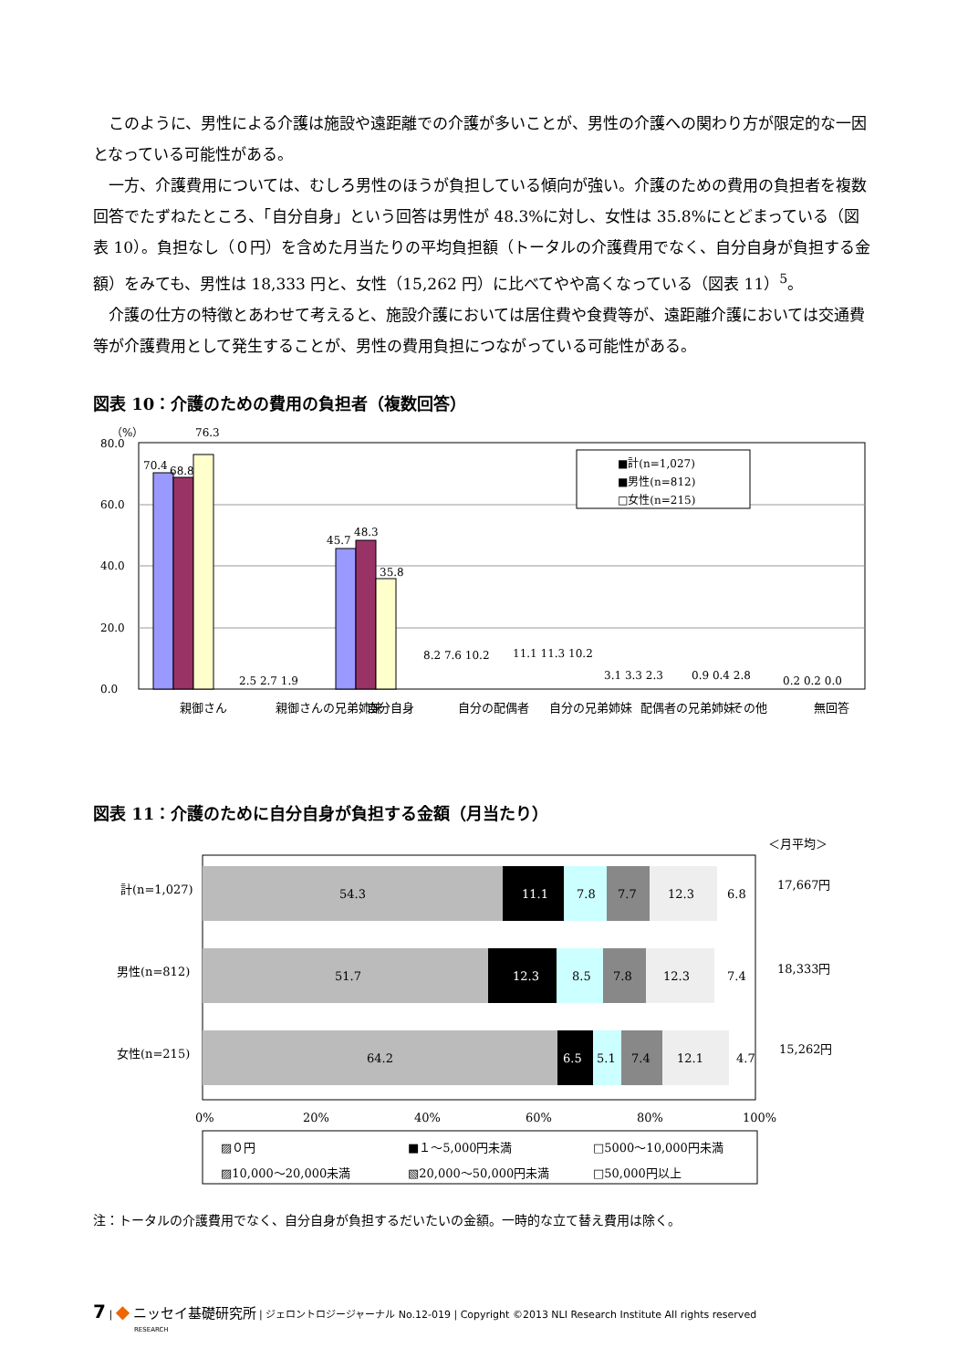このように、男性による介護は施設や遠距離での介護が多いことが、男性の介護への関わり方が限定的な一因となっている可能性がある。
一方、介護費用については、むしろ男性のほうが負担している傾向が強い。介護のための費用の負担者を複数回答でたずねたところ、「自分自身」という回答は男性が 48.3%に対し、女性は 35.8%にとどまっている（図表 10）。負担なし（０円）を含めた月当たりの平均負担額（トータルの介護費用でなく、自分自身が負担する金額）をみても、男性は 18,333 円と、女性（15,262 円）に比べてやや高くなっている（図表 11）<sup>5</sup>。
介護の仕方の特徴とあわせて考えると、施設介護においては居住費や食費等が、遠距離介護においては交通費等が介護費用として発生することが、男性の費用負担につながっている可能性がある。
図表 10：介護のための費用の負担者（複数回答）
（%）
80.0
60.0
40.0
20.0
0.0
70.4
68.8
76.3
45.7
48.3
35.8
2.5 2.7 1.9
8.2 7.6 10.2
11.1 11.3 10.2
3.1 3.3 2.3
0.9 0.4 2.8
0.2 0.2 0.0
■計(n=1,027)
■男性(n=812)
□女性(n=215)
親御さん
親御さんの兄弟姉妹
自分自身
自分の配偶者
自分の兄弟姉妹
配偶者の兄弟姉妹
その他
無回答
図表 11：介護のために自分自身が負担する金額（月当たり）
＜月平均＞
計(n=1,027)
男性(n=812)
女性(n=215)
54.3
11.1
7.8
7.7
12.3
6.8
51.7
12.3
8.5
7.8
12.3
7.4
64.2
6.5
5.1
7.4
12.1
4.7
17,667円
18,333円
15,262円
0%
20%
40%
60%
80%
100%
▨０円
■１～5,000円未満
□5000～10,000円未満
▨10,000～20,000未満
▧20,000～50,000円未満
□50,000円以上
注：トータルの介護費用でなく、自分自身が負担するだいたいの金額。一時的な立て替え費用は除く。
7 | ◆ ニッセイ基礎研究所 | ジェロントロジージャーナル No.12-019 | Copyright ©2013 NLI Research Institute All rights reserved
RESEARCH